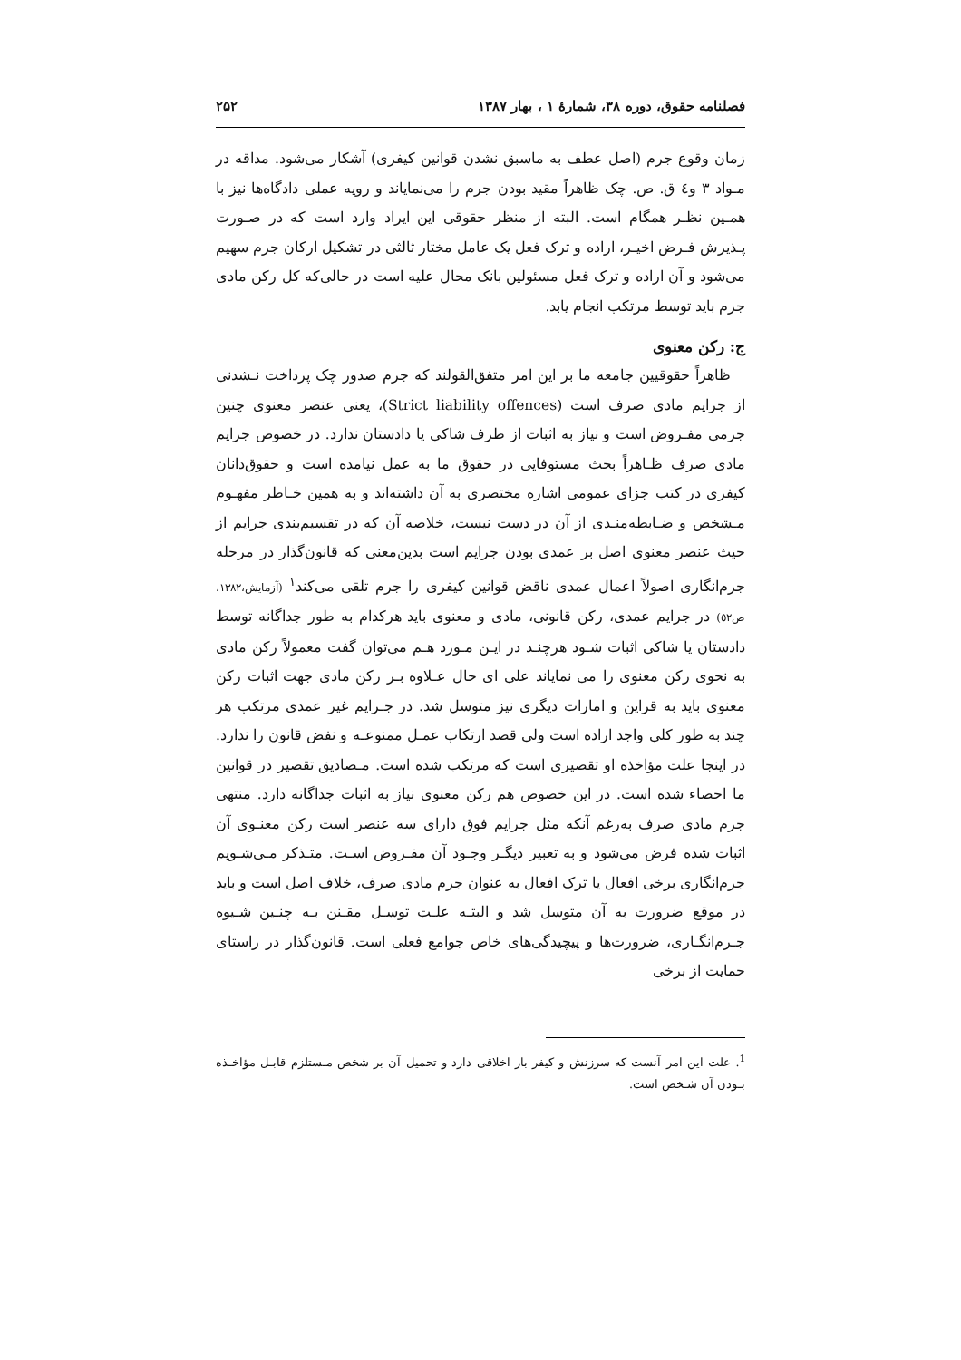فصلنامه حقوق، دوره ۳۸، شمارهٔ ۱ ، بهار ۱۳۸۷ ۲۵۲
زمان وقوع جرم (اصل عطف به ماسبق نشدن قوانین کیفری) آشکار می‌شود. مداقه در مـواد ۳ و٤ ق. ص. چک ظاهراً مقید بودن جرم را می‌نمایاند و رویه عملی دادگاه‌ها نیز با همـین نظـر همگام است. البته از منظر حقوقی این ایراد وارد است که در صـورت پـذیرش فـرض اخیـر، اراده و ترک فعل یک عامل مختار ثالثی در تشکیل ارکان جرم سهیم می‌شود و آن اراده و ترک فعل مسئولین بانک محال علیه است در حالی‌که کل رکن مادی جرم باید توسط مرتکب انجام یابد.
ج: رکن معنوی
ظاهراً حقوقیین جامعه ما بر این امر متفق‌القولند که جرم صدور چک پرداخت نـشدنی از جرایم مادی صرف است (Strict liability offences)، یعنی عنصر معنوی چنین جرمی مفـروض است و نیاز به اثبات از طرف شاکی یا دادستان ندارد. در خصوص جرایم مادی صرف ظـاهراً بحث مستوفایی در حقوق ما به عمل نیامده است و حقوق‌دانان کیفری در کتب جزای عمومی اشاره مختصری به آن داشته‌اند و به همین خـاطر مفهـوم مـشخص و ضـابطه‌منـدی از آن در دست نیست، خلاصه آن که در تقسیم‌بندی جرایم از حیث عنصر معنوی اصل بر عمدی بودن جرایم است بدین‌معنی که قانون‌گذار در مرحله جرم‌انگاری اصولاً اعمال عمدی ناقض قوانین کیفری را جرم تلقی می‌کند<sup>۱</sup> (آزمایش،۱۳۸۲، ص٥۲) در جرایم عمدی، رکن قانونی، مادی و معنوی باید هرکدام به طور جداگانه توسط دادستان یا شاکی اثبات شـود هرچنـد در ایـن مـورد هـم می‌توان گفت معمولاً رکن مادی به نحوی رکن معنوی را می نمایاند علی ای حال عـلاوه بـر رکن مادی جهت اثبات رکن معنوی باید به قراین و امارات دیگری نیز متوسل شد. در جـرایم غیر عمدی مرتکب هر چند به طور کلی واجد اراده است ولی قصد ارتکاب عمـل ممنوعـه و نفض قانون را ندارد. در اینجا علت مؤاخذه او تقصیری است که مرتکب شده است. مـصادیق تقصیر در قوانین ما احصاء شده است. در این خصوص هم رکن معنوی نیاز به اثبات جداگانه دارد. منتهی جرم مادی صرف به‌رغم آنکه مثل جرایم فوق دارای سه عنصر است رکن معنـوی آن اثبات شده فرض می‌شود و به تعبیر دیگـر وجـود آن مفـروض اسـت. متـذکر مـی‌شـویم جرم‌انگاری برخی افعال یا ترک افعال به عنوان جرم مادی صرف، خلاف اصل است و باید در موقع ضرورت به آن متوسل شد و البتـه علـت توسـل مقـنن بـه چنـین شـیوه جـرم‌انگـاری، ضرورت‌ها و پیچیدگی‌های خاص جوامع فعلی است. قانون‌گذار در راستای حمایت از برخی
<sup>1</sup>. علت این امر آنست که سرزنش و کیفر بار اخلاقی دارد و تحمیل آن بر شخص مـستلزم قابـل مؤاخـذه بـودن آن شـخص است.